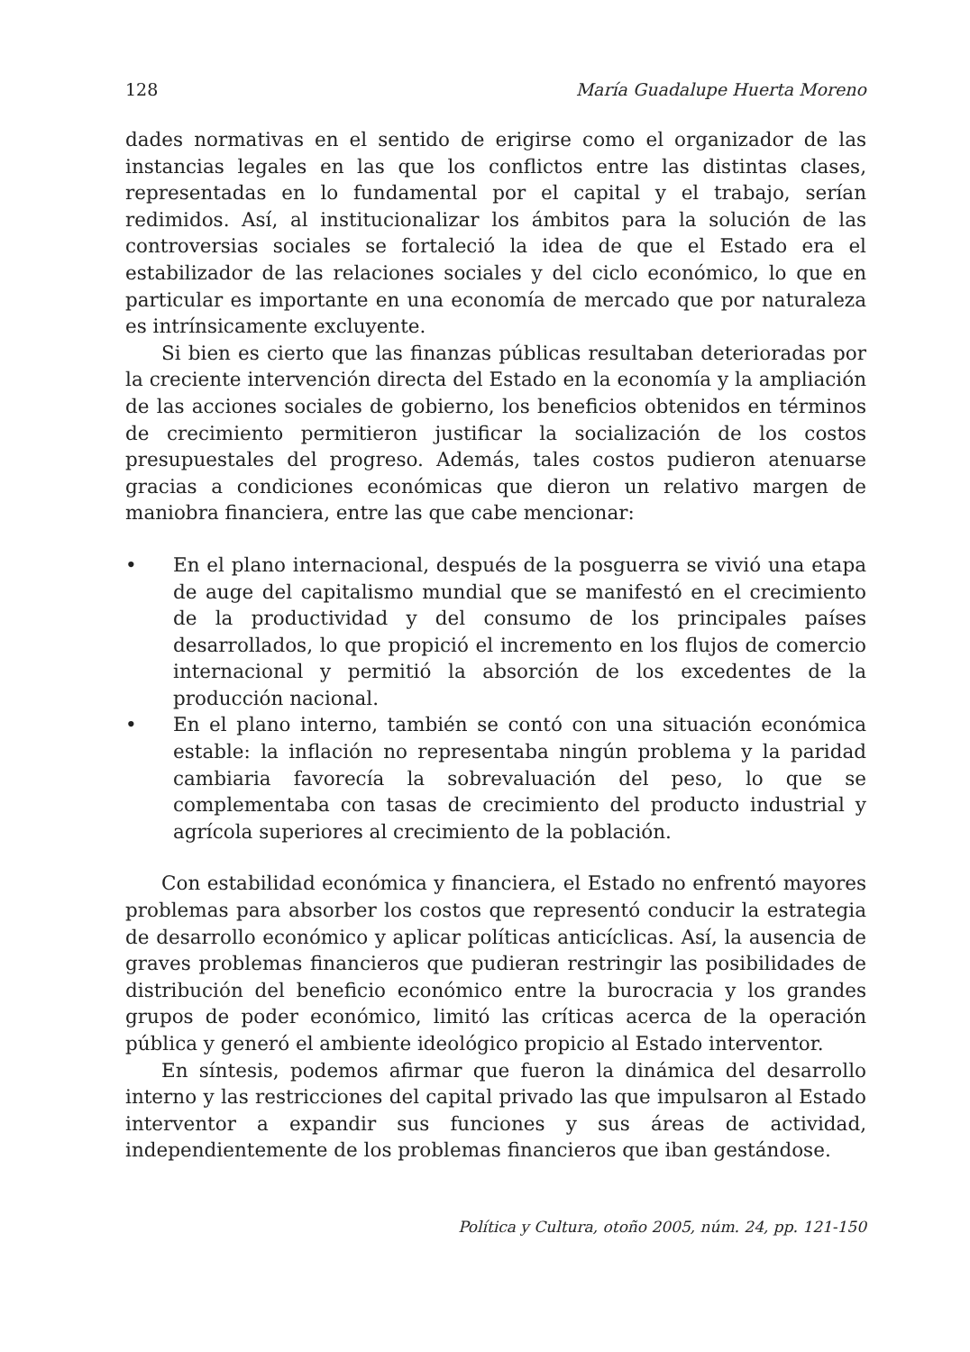128 María Guadalupe Huerta Moreno
dades normativas en el sentido de erigirse como el organizador de las instancias legales en las que los conflictos entre las distintas clases, representadas en lo fundamental por el capital y el trabajo, serían redimidos. Así, al institucionalizar los ámbitos para la solución de las controversias sociales se fortaleció la idea de que el Estado era el estabilizador de las relaciones sociales y del ciclo económico, lo que en particular es importante en una economía de mercado que por naturaleza es intrínsicamente excluyente.
Si bien es cierto que las finanzas públicas resultaban deterioradas por la creciente intervención directa del Estado en la economía y la ampliación de las acciones sociales de gobierno, los beneficios obtenidos en términos de crecimiento permitieron justificar la socialización de los costos presupuestales del progreso. Además, tales costos pudieron atenuarse gracias a condiciones económicas que dieron un relativo margen de maniobra financiera, entre las que cabe mencionar:
• En el plano internacional, después de la posguerra se vivió una etapa de auge del capitalismo mundial que se manifestó en el crecimiento de la productividad y del consumo de los principales países desarrollados, lo que propició el incremento en los flujos de comercio internacional y permitió la absorción de los excedentes de la producción nacional.
• En el plano interno, también se contó con una situación económica estable: la inflación no representaba ningún problema y la paridad cambiaria favorecía la sobrevaluación del peso, lo que se complementaba con tasas de crecimiento del producto industrial y agrícola superiores al crecimiento de la población.
Con estabilidad económica y financiera, el Estado no enfrentó mayores problemas para absorber los costos que representó conducir la estrategia de desarrollo económico y aplicar políticas anticíclicas. Así, la ausencia de graves problemas financieros que pudieran restringir las posibilidades de distribución del beneficio económico entre la burocracia y los grandes grupos de poder económico, limitó las críticas acerca de la operación pública y generó el ambiente ideológico propicio al Estado interventor.
En síntesis, podemos afirmar que fueron la dinámica del desarrollo interno y las restricciones del capital privado las que impulsaron al Estado interventor a expandir sus funciones y sus áreas de actividad, independientemente de los problemas financieros que iban gestándose.
Política y Cultura, otoño 2005, núm. 24, pp. 121-150